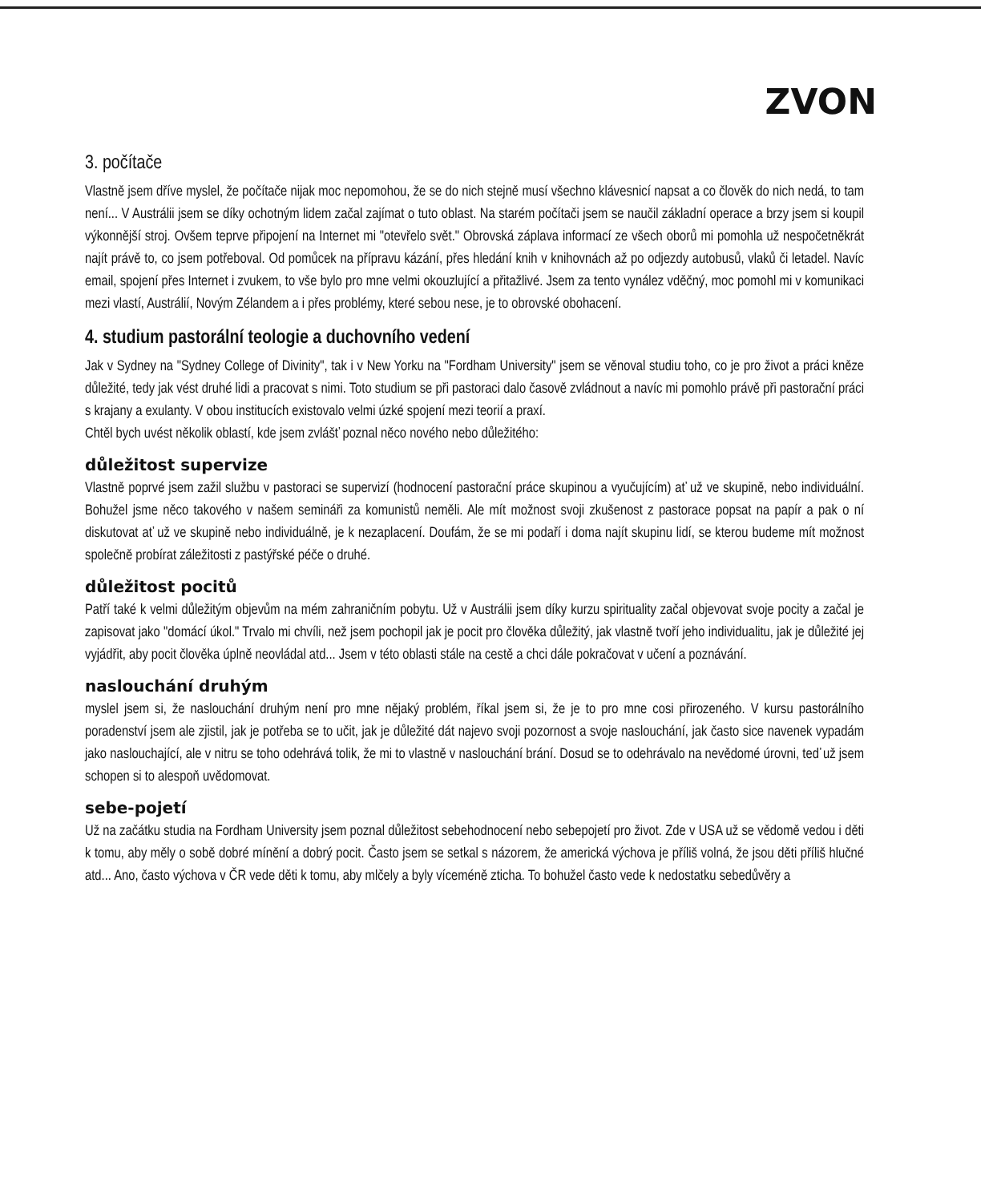ZVON
3. počítače
Vlastně jsem dříve myslel, že počítače nijak moc nepomohou, že se do nich stejně musí všechno klávesnicí napsat a co člověk do nich nedá, to tam není... V Austrálii jsem se díky ochotným lidem začal zajímat o tuto oblast. Na starém počítači jsem se naučil základní operace a brzy jsem si koupil výkonnější stroj. Ovšem teprve připojení na Internet mi "otevřelo svět." Obrovská záplava informací ze všech oborů mi pomohla už nespočetněkrát najít právě to, co jsem potřeboval. Od pomůcek na přípravu kázání, přes hledání knih v knihovnách až po odjezdy autobusů, vlaků či letadel. Navíc email, spojení přes Internet i zvukem, to vše bylo pro mne velmi okouzlující a přitažlivé. Jsem za tento vynález vděčný, moc pomohl mi v komunikaci mezi vlastí, Austrálií, Novým Zélandem a i přes problémy, které sebou nese, je to obrovské obohacení.
4. studium pastorální teologie a duchovního vedení
Jak v Sydney na "Sydney College of Divinity", tak i v New Yorku na "Fordham University" jsem se věnoval studiu toho, co je pro život a práci kněze důležité, tedy jak vést druhé lidi a pracovat s nimi. Toto studium se při pastoraci dalo časově zvládnout a navíc mi pomohlo právě při pastorační práci s krajany a exulanty. V obou institucích existovalo velmi úzké spojení mezi teorií a praxí.
Chtěl bych uvést několik oblastí, kde jsem zvlášť poznal něco nového nebo důležitého:
důležitost supervize
Vlastně poprvé jsem zažil službu v pastoraci se supervizí (hodnocení pastorační práce skupinou a vyučujícím) ať už ve skupině, nebo individuální. Bohužel jsme něco takového v našem semináři za komunistů neměli. Ale mít možnost svoji zkušenost z pastorace popsat na papír a pak o ní diskutovat ať už ve skupině nebo individuálně, je k nezaplacení. Doufám, že se mi podaří i doma najít skupinu lidí, se kterou budeme mít možnost společně probírat záležitosti z pastýřské péče o druhé.
důležitost pocitů
Patří také k velmi důležitým objevům na mém zahraničním pobytu. Už v Austrálii jsem díky kurzu spirituality začal objevovat svoje pocity a začal je zapisovat jako "domácí úkol." Trvalo mi chvíli, než jsem pochopil jak je pocit pro člověka důležitý, jak vlastně tvoří jeho individualitu, jak je důležité jej vyjádřit, aby pocit člověka úplně neovládal atd... Jsem v této oblasti stále na cestě a chci dále pokračovat v učení a poznávání.
naslouchání druhým
myslel jsem si, že naslouchání druhým není pro mne nějaký problém, říkal jsem si, že je to pro mne cosi přirozeného. V kursu pastorálního poradenství jsem ale zjistil, jak je potřeba se to učit, jak je důležité dát najevo svoji pozornost a svoje naslouchání, jak často sice navenek vypadám jako naslouchající, ale v nitru se toho odehrává tolik, že mi to vlastně v naslouchání brání. Dosud se to odehrávalo na nevědomé úrovni, teď už jsem schopen si to alespoň uvědomovat.
sebe-pojetí
Už na začátku studia na Fordham University jsem poznal důležitost sebehodnocení nebo sebepojetí pro život. Zde v USA už se vědomě vedou i děti k tomu, aby měly o sobě dobré mínění a dobrý pocit. Často jsem se setkal s názorem, že americká výchova je příliš volná, že jsou děti příliš hlučné atd... Ano, často výchova v ČR vede děti k tomu, aby mlčely a byly víceméně zticha. To bohužel často vede k nedostatku sebedůvěry a